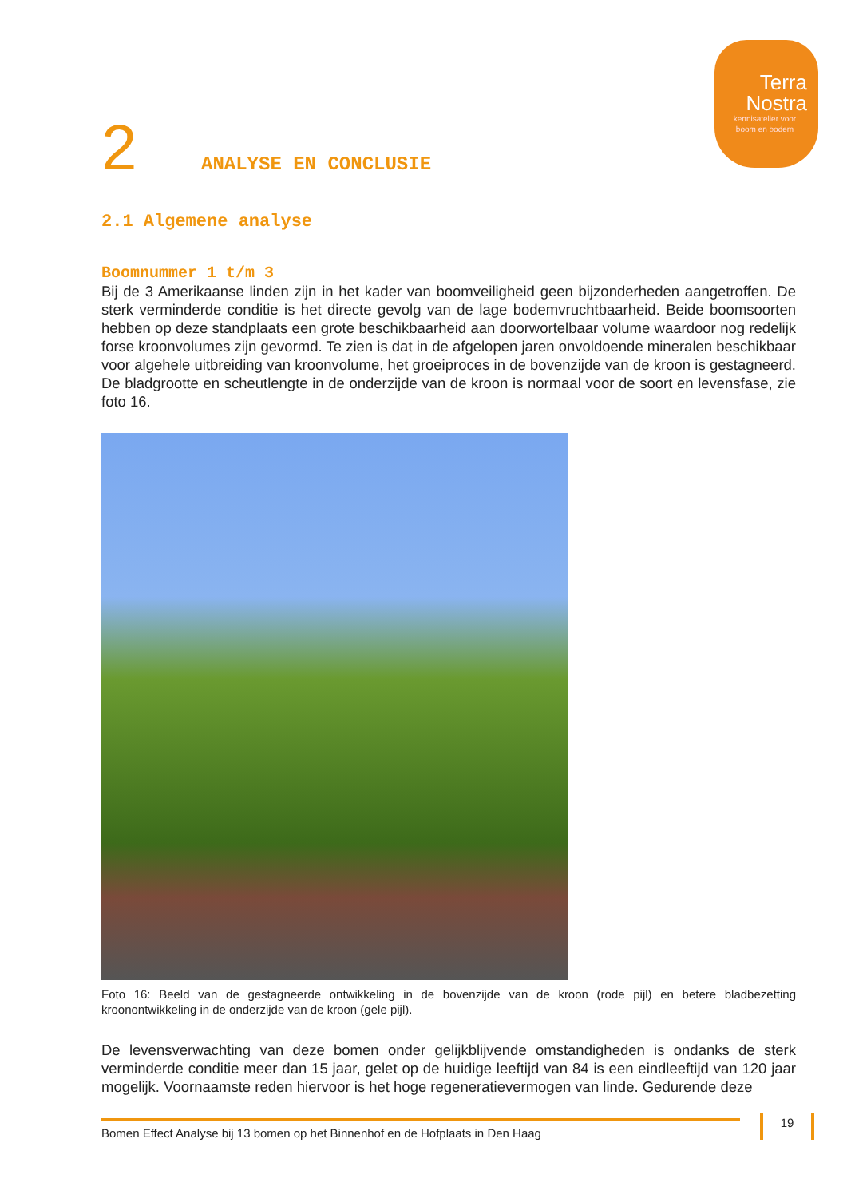Terra
Nostra
kennisatelier voor boom en bodem
2 ANALYSE EN CONCLUSIE
2.1 Algemene analyse
Boomnummer 1 t/m 3
Bij de 3 Amerikaanse linden zijn in het kader van boomveiligheid geen bijzonderheden aangetroffen. De sterk verminderde conditie is het directe gevolg van de lage bodemvruchtbaarheid. Beide boomsoorten hebben op deze standplaats een grote beschikbaarheid aan doorwortelbaar volume waardoor nog redelijk forse kroonvolumes zijn gevormd. Te zien is dat in de afgelopen jaren onvoldoende mineralen beschikbaar voor algehele uitbreiding van kroonvolume, het groeiproces in de bovenzijde van de kroon is gestagneerd. De bladgrootte en scheutlengte in de onderzijde van de kroon is normaal voor de soort en levensfase, zie foto 16.
Foto 16: Beeld van de gestagneerde ontwikkeling in de bovenzijde van de kroon (rode pijl) en betere bladbezetting kroonontwikkeling in de onderzijde van de kroon (gele pijl).
De levensverwachting van deze bomen onder gelijkblijvende omstandigheden is ondanks de sterk verminderde conditie meer dan 15 jaar, gelet op de huidige leeftijd van 84 is een eindleeftijd van 120 jaar mogelijk. Voornaamste reden hiervoor is het hoge regeneratievermogen van linde. Gedurende deze
Bomen Effect Analyse bij 13 bomen op het Binnenhof en de Hofplaats in Den Haag 19